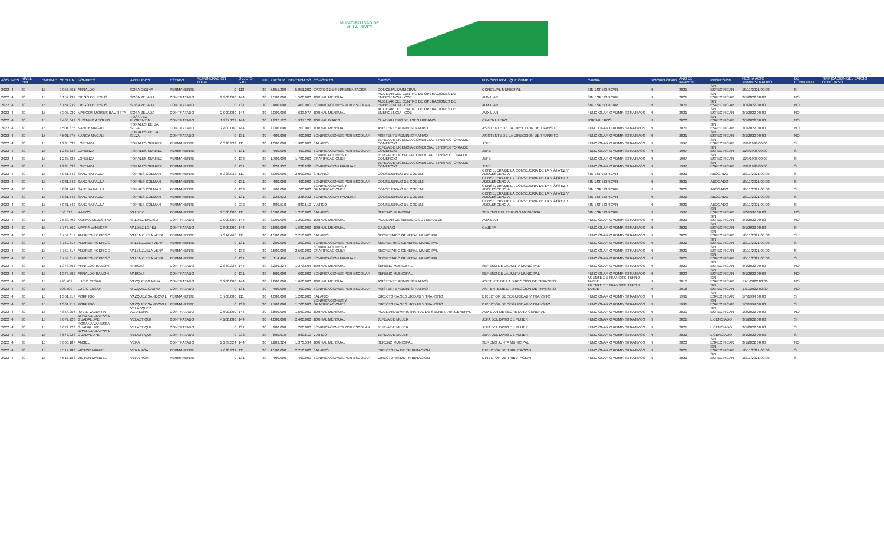MUNICIPALIDAD DE
VILLA HAYES
| AÑO | MES | NIVEL ENTI | ENTIDAD | CEDULA | NOMBRES | APELLIDOS | ESTADO | REMUNERACION TOTAL | OBJETO GTO | F.F. | PRESUP | DEVENGADO | CONCEPTO | CARGO | FUNCION REAL QUE CUMPLE | CARGA | DISCAPACIDAD | AÑO DE INGRESO | PROFESION | FECHA ACTO ADMINISTRATIVO | DE CONFIANZA | TIPIFICACION DEL CARGO CONCURSO |
| --- | --- | --- | --- | --- | --- | --- | --- | --- | --- | --- | --- | --- | --- | --- | --- | --- | --- | --- | --- | --- | --- | --- |
| 2022 | 4 | 30 | 15 | 2.956.861 | ARNALDO | SOSA OZUNA | PERMANENTE | 0 | 113 | 30 | 5.851.200 | 5.851.200 | GASTOS DE REPRESENTACION | CONCEJAL MUNICIPAL | CONCEJAL MUNICIPAL | SIN ESPECIFICAR | N | 2021 | SIN ESPECIFICAR | 10/11/2021 00:00 | SI | |
| 2022 | 4 | 30 | 15 | 6.157.239 | DIEGO DE JESUS | SOSA ZELADA | CONTRATADO | 2.900.000 | 144 | 30 | 2.500.000 | 1.500.000 | JORNAL MENSUAL | AUXILIAR DEL CENTRO DE OPERACIONES DE EMERGENCIA - COE | AUXILIAR | SIN ESPECIFICAR | N | 2021 | SIN ESPECIFICAR | 3/1/2022 00:00 | NO | |
| 2022 | 4 | 30 | 15 | 6.157.239 | DIEGO DE JESUS | SOSA ZELADA | CONTRATADO | 0 | 131 | 30 | 400.000 | 400.000 | BONIFICACIONES POR ESCOLAR | AUXILIAR DEL CENTRO DE OPERACIONES DE EMERGENCIA - COE | AUXILIAR | SIN ESPECIFICAR | N | 2021 | SIN ESPECIFICAR | 3/1/2022 00:00 | NO | |
| 2022 | 4 | 30 | 15 | 5.307.230 | MARCOS MOISES BAUTISTA | SOSA ZELADA | CONTRATADO | 2.000.000 | 144 | 30 | 2.000.000 | 623.077 | JORNAL MENSUAL | AUXILIAR DEL CENTRO DE OPERACIONES DE EMERGENCIA - COE | AUXILIAR | FUNCIONARIO ADMINISTRATIVOS | N | 2021 | SIN ESPECIFICAR | 3/1/2022 00:00 | NO | |
| 2022 | 4 | 30 | 15 | 3.468.649 | GUSTAVO ADOLFO | TOÃƒÂ‘EZ FLORENTIN | CONTRATADO | 1.937.122 | 144 | 30 | 1.937.122 | 1.937.122 | JORNAL DIARIO | CUADRILLERO DE ASEO URBANO | CUADRILLERO | JORNALEROS | N | 2020 | SIN ESPECIFICAR | 2/5/2022 00:00 | NO | |
| 2022 | 4 | 30 | 15 | 4.501.375 | NANCY MAGALI | TORALES DE DA SILVA | CONTRATADO | 2.400.000 | 144 | 30 | 2.000.000 | 1.200.000 | JORNAL MENSUAL | ASISTENTE ADMINISTRATIVO | ASISTENTE DE LA DIRECCION DE TRANSITO | FUNCIONARIO ADMINISTRATIVOS | N | 2021 | SIN ESPECIFICAR | 3/1/2022 00:00 | NO | |
| 2022 | 4 | 30 | 15 | 4.501.375 | NANCY MAGALI | TORALES DE DA SILVA | CONTRATADO | 0 | 131 | 30 | 400.000 | 400.000 | BONIFICACIONES POR ESCOLAR | ASISTENTE ADMINISTRATIVO | ASISTENTE DE LA DIRECCION DE TRANSITO | FUNCIONARIO ADMINISTRATIVOS | N | 2021 | SIN ESPECIFICAR | 3/1/2022 00:00 | NO | |
| 2022 | 4 | 30 | 15 | 1.235.633 | LORENZA | TORALES SUAREZ | PERMANENTE | 6.328.932 | 111 | 30 | 4.000.000 | 1.980.000 | SALARIO | JEFE/A DE LICENCIA COMERCIAL E INSPECTORIA DE COMERCIO | JEFE | FUNCIONARIO ADMINISTRATIVOS | N | 1997 | SIN ESPECIFICAR | 11/9/1998 00:00 | SI | |
| 2022 | 4 | 30 | 15 | 1.235.633 | LORENZA | TORALES SUAREZ | PERMANENTE | 0 | 131 | 30 | 400.000 | 400.000 | BONIFICACIONES POR ESCOLAR | JEFE/A DE LICENCIA COMERCIAL E INSPECTORIA DE COMERCIO | JEFE | FUNCIONARIO ADMINISTRATIVOS | N | 1997 | SIN ESPECIFICAR | 11/9/1998 00:00 | SI | |
| 2022 | 4 | 30 | 15 | 1.235.633 | LORENZA | TORALES SUAREZ | PERMANENTE | 0 | 133 | 30 | 1.700.000 | 1.700.000 | BONIFICACIONES Y GRATIFICACIONES | JEFE/A DE LICENCIA COMERCIAL E INSPECTORIA DE COMERCIO | JEFE | FUNCIONARIO ADMINISTRATIVOS | N | 1997 | SIN ESPECIFICAR | 11/9/1998 00:00 | SI | |
| 2022 | 4 | 30 | 15 | 1.235.633 | LORENZA | TORALES SUAREZ | PERMANENTE | 0 | 131 | 30 | 228.932 | 228.932 | BONIFICACION FAMILIAR | JEFE/A DE LICENCIA COMERCIAL E INSPECTORIA DE COMERCIO | JEFE | FUNCIONARIO ADMINISTRATIVOS | N | 1997 | SIN ESPECIFICAR | 11/9/1998 00:00 | SI | |
| 2022 | 4 | 30 | 15 | 5.081.742 | SANDRA PAULA | TORRES COLMAN | PERMANENTE | 5.328.932 | 111 | 30 | 4.000.000 | 2.000.000 | SALARIO | CONSEJERA/O DE CODENI | CONSEJERA DE LA CONSEJERIA DE LA NIÃƒÂ‘EZ Y ADOLESCENCIA | SIN ESPECIFICAR | N | 2021 | ABOGADO | 18/11/2021 00:00 | SI | |
| 2022 | 4 | 30 | 15 | 5.081.742 | SANDRA PAULA | TORRES COLMAN | PERMANENTE | 0 | 131 | 30 | 400.000 | 400.000 | BONIFICACIONES POR ESCOLAR | CONSEJERA/O DE CODENI | CONSEJERA DE LA CONSEJERIA DE LA NIÃƒÂ‘EZ Y ADOLESCENCIA | SIN ESPECIFICAR | N | 2021 | ABOGADO | 18/11/2021 00:00 | SI | |
| 2022 | 4 | 30 | 15 | 5.081.742 | SANDRA PAULA | TORRES COLMAN | PERMANENTE | 0 | 133 | 30 | 700.000 | 700.000 | BONIFICACIONES Y GRATIFICACIONES | CONSEJERA/O DE CODENI | CONSEJERA DE LA CONSEJERIA DE LA NIÃƒÂ‘EZ Y ADOLESCENCIA | SIN ESPECIFICAR | N | 2021 | ABOGADO | 18/11/2021 00:00 | SI | |
| 2022 | 4 | 30 | 15 | 5.081.742 | SANDRA PAULA | TORRES COLMAN | PERMANENTE | 0 | 131 | 30 | 228.932 | 228.932 | BONIFICACION FAMILIAR | CONSEJERA/O DE CODENI | CONSEJERA DE LA CONSEJERIA DE LA NIÃƒÂ‘EZ Y ADOLESCENCIA | SIN ESPECIFICAR | N | 2021 | ABOGADO | 18/11/2021 00:00 | SI | |
| 2022 | 4 | 30 | 15 | 5.081.742 | SANDRA PAULA | TORRES COLMAN | PERMANENTE | 0 | 232 | 30 | 880.510 | 880.510 | VIATICO | CONSEJERA/O DE CODENI | CONSEJERA DE LA CONSEJERIA DE LA NIÃƒÂ‘EZ Y ADOLESCENCIA | SIN ESPECIFICAR | N | 2021 | ABOGADO | 18/11/2021 00:00 | SI | |
| 2022 | 4 | 30 | 15 | 558.613 | RAMOS | VALDEZ | PERMANENTE | 2.500.000 | 111 | 30 | 2.500.000 | 1.250.000 | SALARIO | SERENO MUNICIPAL | SERENO DEL EDIFICIO MUNICIPAL | SIN ESPECIFICAR | N | 1997 | SIN ESPECIFICAR | 1/2/1997 00:00 | NO | |
| 2022 | 4 | 30 | 15 | 2.538.492 | NORMA CELESTINA | VALDEZ ENCISO | CONTRATADO | 2.000.000 | 144 | 30 | 2.000.000 | 1.200.000 | JORNAL MENSUAL | AUXILIAR DE SERVICIOS GENERALES | AUXILIAR | FUNCIONARIO ADMINISTRATIVOS | N | 2021 | SIN ESPECIFICAR | 3/1/2022 00:00 | NO | |
| 2022 | 4 | 30 | 15 | 5.773.569 | MAYRA VANESSA | VALDEZ LOPEZ | CONTRATADO | 2.800.000 | 144 | 30 | 2.800.000 | 1.680.000 | JORNAL MENSUAL | CAJERA/O | CAJERA | FUNCIONARIO ADMINISTRATIVOS | N | 2021 | SIN ESPECIFICAR | 3/1/2022 00:00 | SI | |
| 2022 | 4 | 30 | 15 | 3.759.617 | ANDRES RODRIGO | VALENZUELA VERA | PERMANENTE | 7.314.466 | 111 | 30 | 4.500.000 | 2.250.000 | SALARIO | SECRETARIO GENERAL MUNICIPAL | | FUNCIONARIO ADMINISTRATIVOS | N | 2021 | SIN ESPECIFICAR | 10/11/2021 00:00 | SI | |
| 2022 | 4 | 30 | 15 | 3.759.617 | ANDRES RODRIGO | VALENZUELA VERA | PERMANENTE | 0 | 131 | 30 | 200.000 | 200.000 | BONIFICACIONES POR ESCOLAR | SECRETARIO GENERAL MUNICIPAL | | FUNCIONARIO ADMINISTRATIVOS | N | 2021 | SIN ESPECIFICAR | 10/11/2021 00:00 | SI | |
| 2022 | 4 | 30 | 15 | 3.759.617 | ANDRES RODRIGO | VALENZUELA VERA | PERMANENTE | 0 | 133 | 30 | 2.500.000 | 2.500.000 | BONIFICACIONES Y GRATIFICACIONES | SECRETARIO GENERAL MUNICIPAL | | FUNCIONARIO ADMINISTRATIVOS | N | 2021 | SIN ESPECIFICAR | 10/11/2021 00:00 | SI | |
| 2022 | 4 | 30 | 15 | 3.759.617 | ANDRES RODRIGO | VALENZUELA VERA | PERMANENTE | 0 | 131 | 30 | 114.466 | 114.466 | BONIFICACION FAMILIAR | SECRETARIO GENERAL MUNICIPAL | | FUNCIONARIO ADMINISTRATIVOS | N | 2021 | SIN ESPECIFICAR | 10/11/2021 00:00 | SI | |
| 2022 | 4 | 30 | 15 | 1.373.392 | ARNALDO RAMON | VARGAS | CONTRATADO | 2.889.324 | 144 | 30 | 2.289.324 | 1.373.594 | JORNAL MENSUAL | SERENO MUNICIPAL | SERENO DE LA JUNTA MUNICIPAL | FUNCIONARIO ADMINISTRATIVOS | N | 2020 | SIN ESPECIFICAR | 3/1/2022 00:00 | NO | |
| 2022 | 4 | 30 | 15 | 1.373.392 | ARNALDO RAMON | VARGAS | CONTRATADO | 0 | 131 | 30 | 600.000 | 600.000 | BONIFICACIONES POR ESCOLAR | SERENO MUNICIPAL | SERENO DE LA JUNTA MUNICIPAL | FUNCIONARIO ADMINISTRATIVOS | N | 2020 | SIN ESPECIFICAR | 3/1/2022 00:00 | NO | |
| 2022 | 4 | 30 | 15 | 796.709 | LUCIO CESAR | VAZQUEZ GAUNA | CONTRATADO | 3.200.000 | 144 | 30 | 2.800.000 | 1.660.000 | JORNAL MENSUAL | ASISTENTE ADMINISTRATIVO | ASITENTE DE LA DIRECCION DE TRANSITO | AGENTE DE TRANSITO TURNO TARDE | N | 2016 | SIN ESPECIFICAR | 17/1/2022 00:00 | NO | |
| 2022 | 4 | 30 | 15 | 796.709 | LUCIO CESAR | VAZQUEZ GAUNA | CONTRATADO | 0 | 131 | 30 | 400.000 | 400.000 | BONIFICACIONES POR ESCOLAR | ASISTENTE ADMINISTRATIVO | ASITENTE DE LA DIRECCION DE TRANSITO | AGENTE DE TRANSITO TURNO TARDE | N | 2016 | SIN ESPECIFICAR | 17/1/2022 00:00 | NO | |
| 2022 | 4 | 30 | 15 | 1.361.917 | PORFIRIO | VAZQUEZ SANDOVAL | PERMANENTE | 5.700.000 | 111 | 30 | 4.000.000 | 1.280.000 | SALARIO | DIRECTOR/A SEGURIDAD Y TRANSITO | DIRECTOR DE SEGURIDAD Y TRANSITO | FUNCIONARIO ADMINISTRATIVOS | N | 1991 | SIN ESPECIFICAR | 5/7/1994 00:00 | SI | |
| 2022 | 4 | 30 | 15 | 1.361.917 | PORFIRIO | VAZQUEZ SANDOVAL | PERMANENTE | 0 | 133 | 30 | 1.700.000 | 1.700.000 | BONIFICACIONES Y GRATIFICACIONES | DIRECTOR/A SEGURIDAD Y TRANSITO | DIRECTOR DE SEGURIDAD Y TRANSITO | FUNCIONARIO ADMINISTRATIVOS | N | 1991 | SIN ESPECIFICAR | 5/7/1994 00:00 | SI | |
| 2022 | 4 | 30 | 15 | 4.854.256 | ISAAC VALENTIN | VELAZQUEZ AGUILERA | CONTRATADO | 2.600.000 | 144 | 30 | 2.600.000 | 1.560.000 | JORNAL MENSUAL | AUXILIAR ADMINISTRATIVO DE SECRETARIA GENERAL | AUXILIAR DE SECRETARIA GENERAL | FUNCIONARIO ADMINISTRATIVOS | N | 2020 | SIN ESPECIFICAR | 1/2/2022 00:00 | NO | |
| 2022 | 4 | 30 | 15 | 3.672.228 | ROSANA VANESSA GUADALUPE | VELAZTIQUI | CONTRATADO | 4.200.000 | 144 | 30 | 4.000.000 | 2.400.000 | JORNAL MENSUAL | JEFE/A DE MUJER | JEFA DEL DPTO DE MUJER | FUNCIONARIO ADMINISTRATIVOS | N | 2021 | LICENCIADO | 3/1/2022 00:00 | SI | |
| 2022 | 4 | 30 | 15 | 3.672.228 | ROSANA VANESSA GUADALUPE | VELAZTIQUI | CONTRATADO | 0 | 131 | 30 | 200.000 | 200.000 | BONIFICACIONES POR ESCOLAR | JEFE/A DE MUJER | JEFA DEL DPTO DE MUJER | FUNCIONARIO ADMINISTRATIVOS | N | 2021 | LICENCIADO | 3/1/2022 00:00 | SI | |
| 2022 | 4 | 30 | 15 | 3.672.228 | ROSANA VANESSA GUADALUPE | VELAZTIQUI | CONTRATADO | 0 | 232 | 30 | 880.510 | 880.510 | VIATICO | JEFE/A DE MUJER | JEFA DEL DPTO DE MUJER | FUNCIONARIO ADMINISTRATIVOS | N | 2021 | LICENCIADO | 3/1/2022 00:00 | SI | |
| 2022 | 4 | 30 | 15 | 3.000.187 | ANGEL | VERA | CONTRATADO | 2.289.324 | 144 | 30 | 2.289.324 | 1.373.594 | JORNAL MENSUAL | SERENO MUNICIPAL | SERENO JUNTA MUNICIPAL | FUNCIONARIO ADMINISTRATIVOS | N | 2020 | SIN ESPECIFICAR | 3/1/2022 00:00 | NO | |
| 2022 | 4 | 30 | 15 | 4.517.188 | VICTOR MANUEL | VERA ROA | PERMANENTE | 7.628.932 | 111 | 30 | 4.500.000 | 2.250.000 | SALARIO | DIRECTOR/A DE TRIBUTACION | DIRECTOR DE TRIBUTACION | FUNCIONARIO ADMINISTRATIVOS | N | 2021 | SIN ESPECIFICAR | 10/11/2021 00:00 | SI | |
| 2022 | 4 | 30 | 15 | 4.517.188 | VICTOR MANUEL | VERA ROA | PERMANENTE | 0 | 131 | 30 | 400.000 | 400.000 | BONIFICACIONES POR ESCOLAR | DIRECTOR/A DE TRIBUTACION | DIRECTOR DE TRIBUTACION | FUNCIONARIO ADMINISTRATIVOS | N | 2021 | SIN ESPECIFICAR | 10/11/2021 00:00 | SI | |